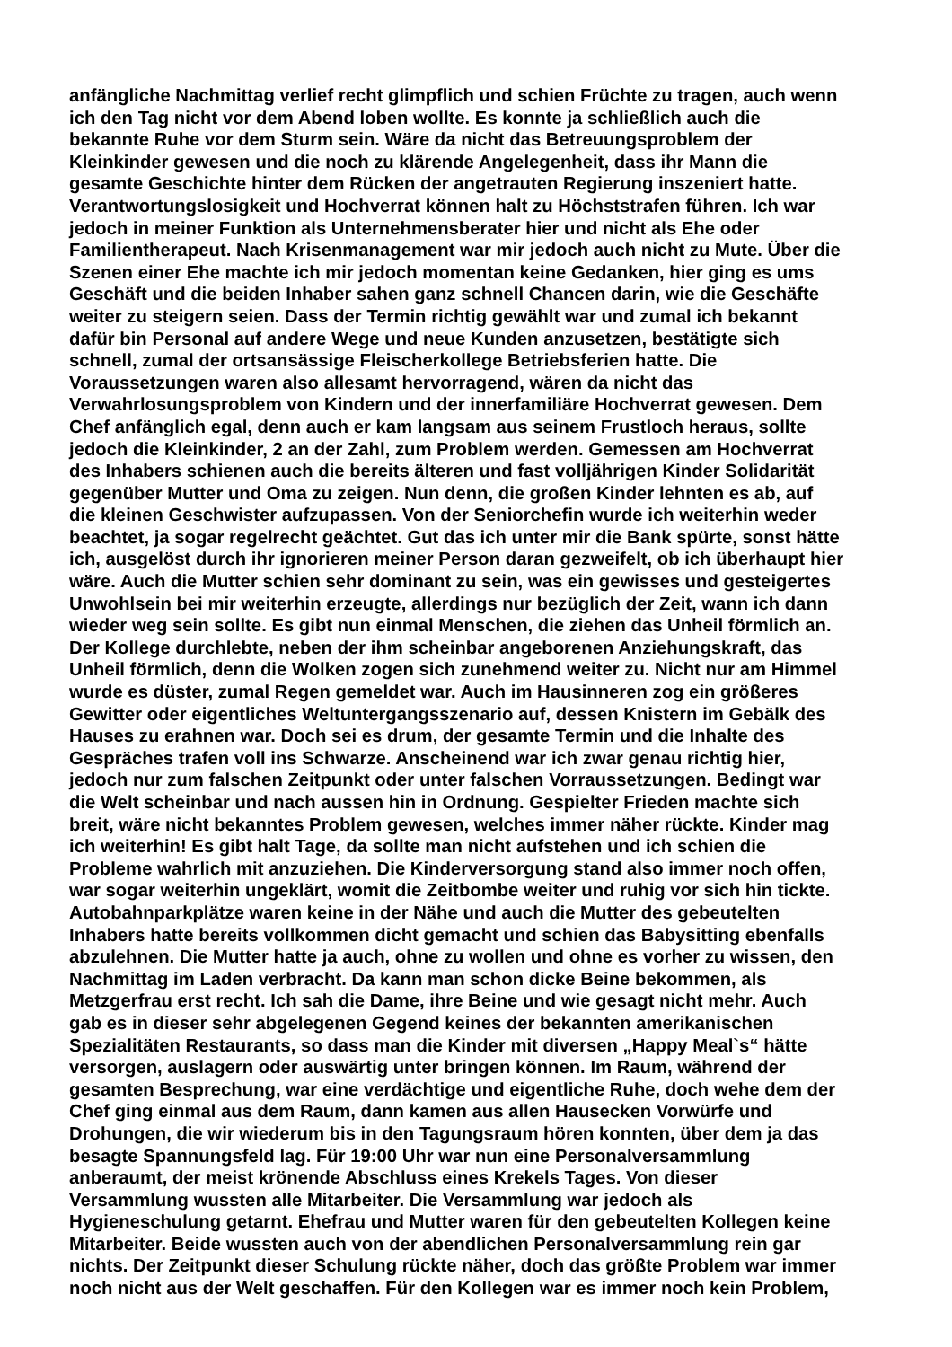anfängliche Nachmittag verlief recht glimpflich und schien Früchte zu tragen, auch wenn
ich den Tag nicht vor dem Abend loben wollte. Es konnte ja schließlich auch die
bekannte Ruhe vor dem Sturm sein. Wäre da nicht das Betreuungsproblem der
Kleinkinder gewesen und die noch zu klärende Angelegenheit, dass ihr Mann die
gesamte Geschichte hinter dem Rücken der angetrauten Regierung inszeniert hatte.
Verantwortungslosigkeit und Hochverrat können halt zu Höchststrafen führen. Ich war
jedoch in meiner Funktion als Unternehmensberater hier und nicht als Ehe oder
Familientherapeut. Nach Krisenmanagement war mir jedoch auch nicht zu Mute. Über die
Szenen einer Ehe machte ich mir jedoch momentan keine Gedanken, hier ging es ums
Geschäft und die beiden Inhaber sahen ganz schnell Chancen darin, wie die Geschäfte
weiter zu steigern seien. Dass der Termin richtig gewählt war und zumal ich bekannt
dafür bin Personal auf andere Wege und neue Kunden anzusetzen, bestätigte sich
schnell, zumal der ortsansässige Fleischerkollege Betriebsferien hatte. Die
Voraussetzungen waren also allesamt hervorragend, wären da nicht das
Verwahrlosungsproblem von Kindern und der innerfamiliäre Hochverrat gewesen. Dem
Chef anfänglich egal, denn auch er kam langsam aus seinem Frustloch heraus, sollte
jedoch die Kleinkinder, 2 an der Zahl, zum Problem werden. Gemessen am Hochverrat
des Inhabers schienen auch die bereits älteren und fast volljährigen Kinder Solidarität
gegenüber Mutter und Oma zu zeigen. Nun denn, die großen Kinder lehnten es ab, auf
die kleinen Geschwister aufzupassen. Von der Seniorchefin wurde ich weiterhin weder
beachtet, ja sogar regelrecht geächtet. Gut das ich unter mir die Bank spürte, sonst hätte
ich, ausgelöst durch ihr ignorieren meiner Person daran gezweifelt, ob ich überhaupt hier
wäre. Auch die Mutter schien sehr dominant zu sein, was ein gewisses und gesteigertes
Unwohlsein bei mir weiterhin erzeugte, allerdings nur bezüglich der Zeit, wann ich dann
wieder weg sein sollte. Es gibt nun einmal Menschen, die ziehen das Unheil förmlich an.
Der Kollege durchlebte, neben der ihm scheinbar angeborenen Anziehungskraft, das
Unheil förmlich, denn die Wolken zogen sich zunehmend weiter zu. Nicht nur am Himmel
wurde es düster, zumal Regen gemeldet war. Auch im Hausinneren zog ein größeres
Gewitter oder eigentliches Weltuntergangsszenario auf, dessen Knistern im Gebälk des
Hauses zu erahnen war. Doch sei es drum, der gesamte Termin und die Inhalte des
Gespräches trafen voll ins Schwarze. Anscheinend war ich zwar genau richtig hier,
jedoch nur zum falschen Zeitpunkt oder unter falschen Vorraussetzungen. Bedingt war
die Welt scheinbar und nach aussen hin in Ordnung. Gespielter Frieden machte sich
breit, wäre nicht bekanntes Problem gewesen, welches immer näher rückte. Kinder mag
ich weiterhin! Es gibt halt Tage, da sollte man nicht aufstehen und ich schien die
Probleme wahrlich mit anzuziehen. Die Kinderversorgung stand also immer noch offen,
war sogar weiterhin ungeklärt, womit die Zeitbombe weiter und ruhig vor sich hin tickte.
Autobahnparkplätze waren keine in der Nähe und auch die Mutter des gebeutelten
Inhabers hatte bereits vollkommen dicht gemacht und schien das Babysitting ebenfalls
abzulehnen. Die Mutter hatte ja auch, ohne zu wollen und ohne es vorher zu wissen, den
Nachmittag im Laden verbracht. Da kann man schon dicke Beine bekommen, als
Metzgerfrau erst recht. Ich sah die Dame, ihre Beine und wie gesagt nicht mehr. Auch
gab es in dieser sehr abgelegenen Gegend keines der bekannten amerikanischen
Spezialitäten Restaurants, so dass man die Kinder mit diversen „Happy Meal`s“ hätte
versorgen, auslagern oder auswärtig unter bringen können. Im Raum, während der
gesamten Besprechung, war eine verdächtige und eigentliche Ruhe, doch wehe dem der
Chef ging einmal aus dem Raum, dann kamen aus allen Hausecken Vorwürfe und
Drohungen, die wir wiederum bis in den Tagungsraum hören konnten, über dem ja das
besagte Spannungsfeld lag. Für 19:00 Uhr war nun eine Personalversammlung
anberaumt, der meist krönende Abschluss eines Krekels Tages. Von dieser
Versammlung wussten alle Mitarbeiter. Die Versammlung war jedoch als
Hygieneschulung getarnt. Ehefrau und Mutter waren für den gebeutelten Kollegen keine
Mitarbeiter. Beide wussten auch von der abendlichen Personalversammlung rein gar
nichts. Der Zeitpunkt dieser Schulung rückte näher, doch das größte Problem war immer
noch nicht aus der Welt geschaffen. Für den Kollegen war es immer noch kein Problem,